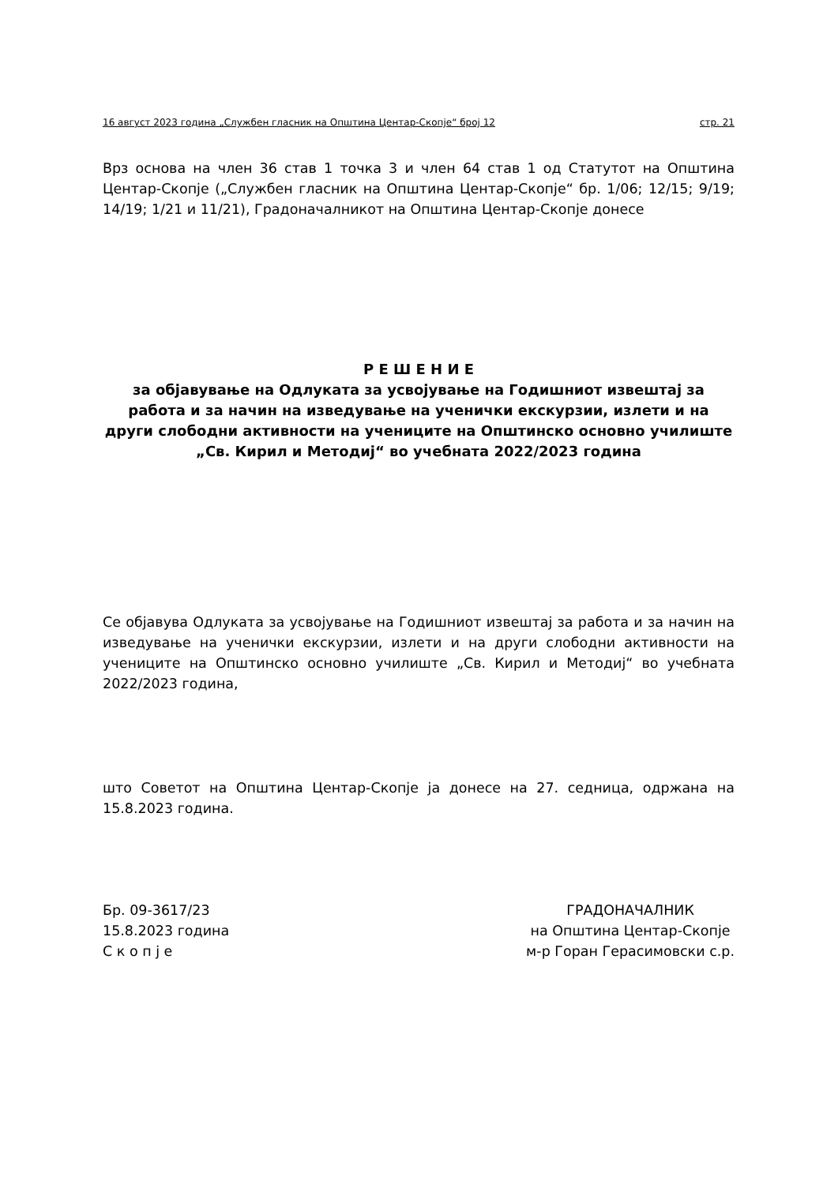16 август 2023 година „Службен гласник на Општина Центар-Скопје“ број 12 стр. 21
Врз основа на член 36 став 1 точка 3 и член 64 став 1 од Статутот на Општина Центар-Скопје („Службен гласник на Општина Центар-Скопје“ бр. 1/06; 12/15; 9/19; 14/19; 1/21 и 11/21), Градоначалникот на Општина Центар-Скопје донесе
Р Е Ш Е Н И Е
за објавување на Одлуката за усвојување на Годишниот извештај за работа и за начин на изведување на ученички екскурзии, излети и на други слободни активности на учениците на Општинско основно училиште „Св. Кирил и Методиј“ во учебната 2022/2023 година
Се објавува Одлуката за усвојување на Годишниот извештај за работа и за начин на изведување на ученички екскурзии, излети и на други слободни активности на учениците на Општинско основно училиште „Св. Кирил и Методиј“ во учебната 2022/2023 година,
што Советот на Општина Центар-Скопје ја донесе на 27. седница, одржана на 15.8.2023 година.
Бр. 09-3617/23
15.8.2023 година
С к о п ј е
ГРАДОНАЧАЛНИК
на Општина Центар-Скопје
м-р Горан Герасимовски с.р.